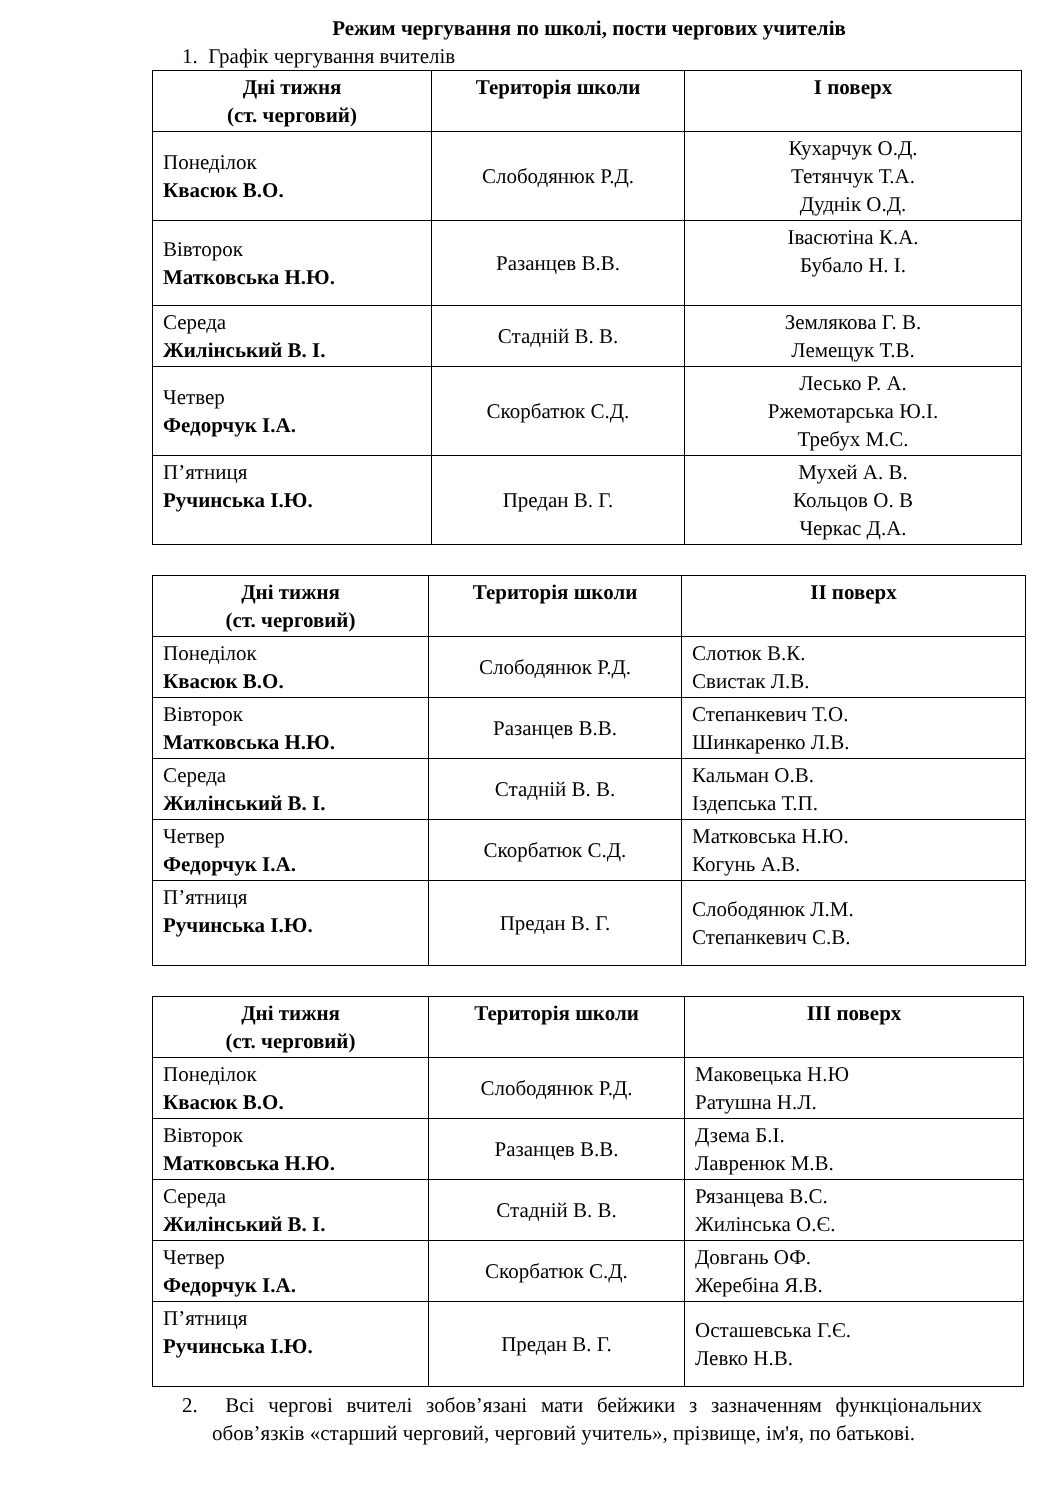Режим чергування по школі, пости чергових учителів
1. Графік чергування вчителів
| Дні тижня (ст. черговий) | Територія школи | І поверх |
| --- | --- | --- |
| Понеділок Квасюк В.О. | Слободянюк Р.Д. | Кухарчук О.Д. Тетянчук Т.А. Дуднік О.Д. |
| Вівторок Матковська Н.Ю. | Разанцев В.В. | Івасютіна К.А. Бубало Н. І. |
| Середа Жилінський В. І. | Стадній В. В. | Землякова Г. В. Лемещук Т.В. |
| Четвер Федорчук І.А. | Скорбатюк С.Д. | Лесько Р. А. Ржемотарська Ю.І. Требух М.С. |
| П’ятниця Ручинська І.Ю. | Предан В. Г. | Мухей А. В. Кольцов О. В Черкас Д.А. |
| Дні тижня (ст. черговий) | Територія школи | ІІ поверх |
| --- | --- | --- |
| Понеділок Квасюк В.О. | Слободянюк Р.Д. | Слотюк В.К. Свистак Л.В. |
| Вівторок Матковська Н.Ю. | Разанцев В.В. | Степанкевич Т.О. Шинкаренко Л.В. |
| Середа Жилінський В. І. | Стадній В. В. | Кальман О.В. Іздепська Т.П. |
| Четвер Федорчук І.А. | Скорбатюк С.Д. | Матковська Н.Ю. Когунь А.В. |
| П’ятниця Ручинська І.Ю. | Предан В. Г. | Слободянюк Л.М. Степанкевич С.В. |
| Дні тижня (ст. черговий) | Територія школи | ІІІ поверх |
| --- | --- | --- |
| Понеділок Квасюк В.О. | Слободянюк Р.Д. | Маковецька Н.Ю Ратушна Н.Л. |
| Вівторок Матковська Н.Ю. | Разанцев В.В. | Дзема Б.І. Лавренюк М.В. |
| Середа Жилінський В. І. | Стадній В. В. | Рязанцева В.С. Жилінська О.Є. |
| Четвер Федорчук І.А. | Скорбатюк С.Д. | Довгань ОФ. Жеребіна Я.В. |
| П’ятниця Ручинська І.Ю. | Предан В. Г. | Осташевська Г.Є. Левко Н.В. |
2. Всі чергові вчителі зобов’язані мати бейжики з зазначенням функціональних обов’язків «старший черговий, черговий учитель», прізвище, ім'я, по батькові.